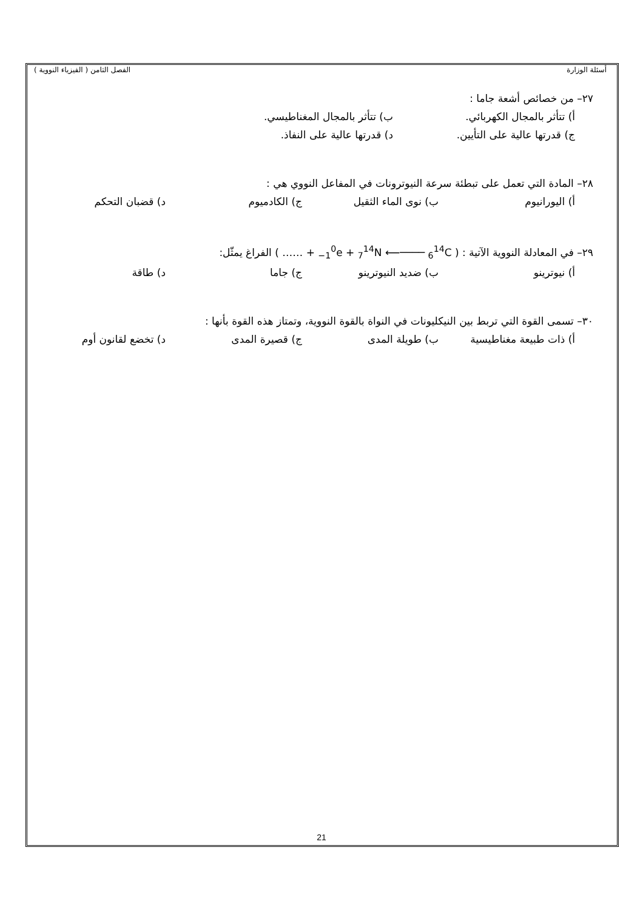أسئلة الوزارة الفصل الثامن ( الفيزياء النووية )
٢٧– من خصائص أشعة جاما :
أ) تتأثر بالمجال الكهربائي. ب) تتأثر بالمجال المغناطيسي.
ج) قدرتها عالية على التأيين. د) قدرتها عالية على النفاذ.
٢٨– المادة التي تعمل على تبطئة سرعة النيوترونات في المفاعل النووي هي :
أ) اليورانيوم ب) نوى الماء الثقيل ج) الكادميوم د) قضبان التحكم
٢٩– في المعادلة النووية الآتية : ( …… + <sub>−1</sub><sup>0</sup>e + <sub>7</sub><sup>14</sup>N ⟵──── <sub>6</sub><sup>14</sup>C ) الفراغ يمثّل:
أ) نيوترينو ب) ضديد النيوترينو ج) جاما د) طاقة
٣٠– تسمى القوة التي تربط بين النيكليونات في النواة بالقوة النووية، وتمتاز هذه القوة بأنها :
أ) ذات طبيعة مغناطيسية ب) طويلة المدى ج) قصيرة المدى د) تخضع لقانون أوم
21